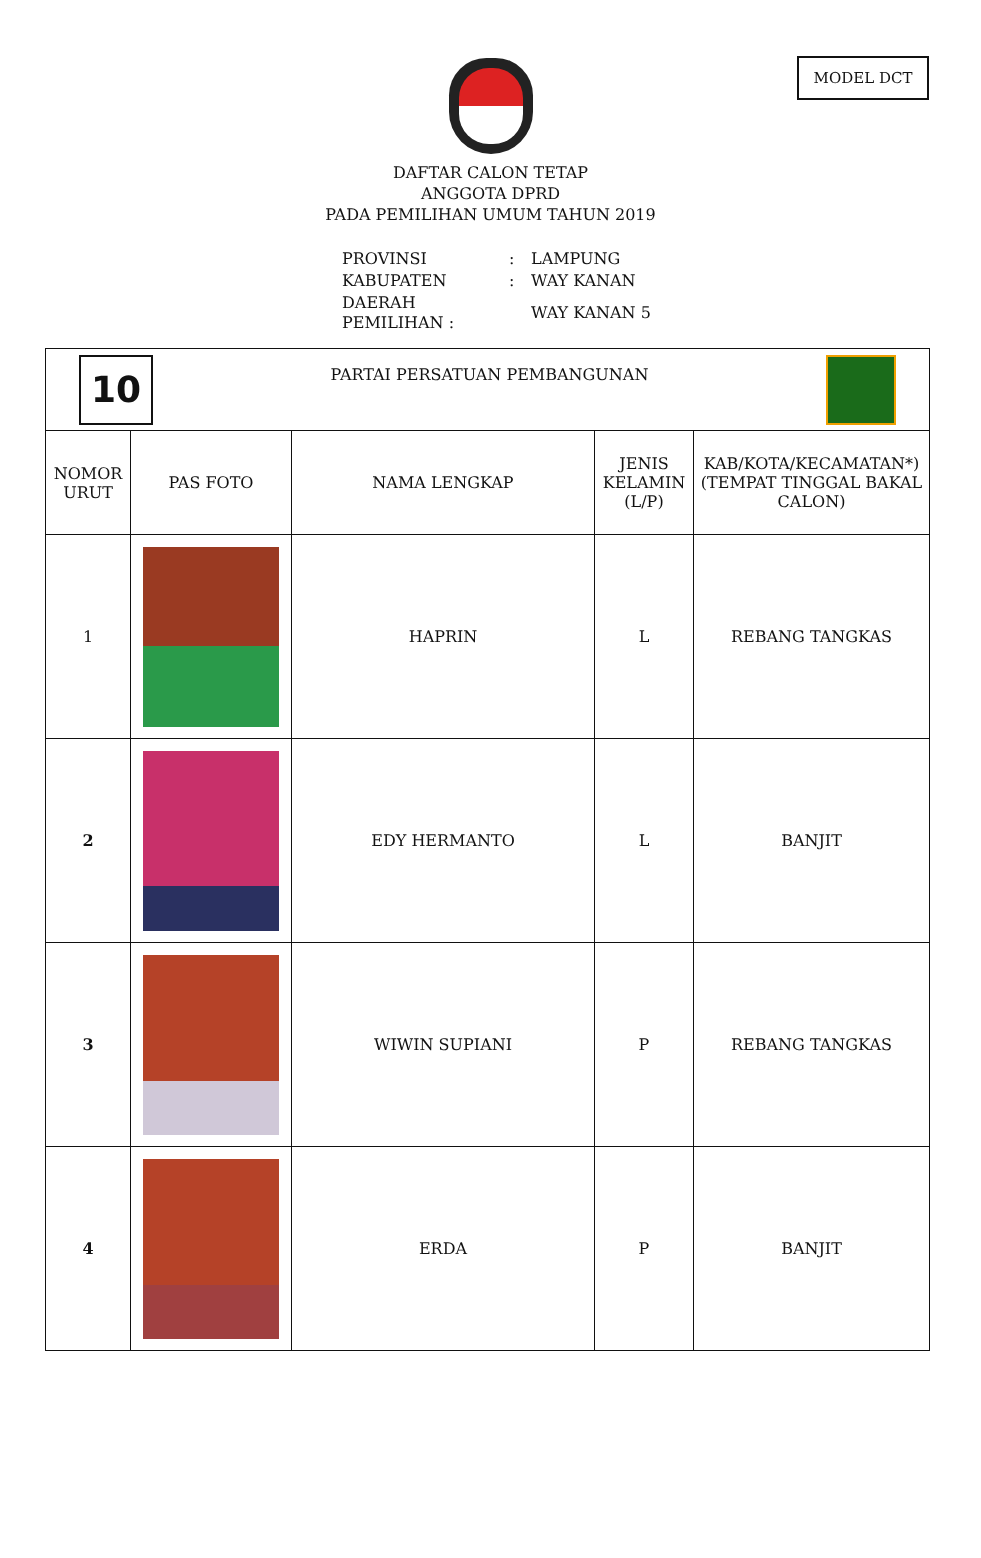MODEL DCT
DAFTAR CALON TETAP
ANGGOTA DPRD
PADA PEMILIHAN UMUM TAHUN 2019
| PROVINSI | : | LAMPUNG |
| KABUPATEN | : | WAY KANAN |
| DAERAH PEMILIHAN : | | WAY KANAN 5 |
| 10 PARTAI PERSATUAN PEMBANGUNAN | | | | |
| NOMOR URUT | PAS FOTO | NAMA LENGKAP | JENIS KELAMIN (L/P) | KAB/KOTA/KECAMATAN*) (TEMPAT TINGGAL BAKAL CALON) |
| 1 | | HAPRIN | L | REBANG TANGKAS |
| 2 | | EDY HERMANTO | L | BANJIT |
| 3 | | WIWIN SUPIANI | P | REBANG TANGKAS |
| 4 | | ERDA | P | BANJIT |